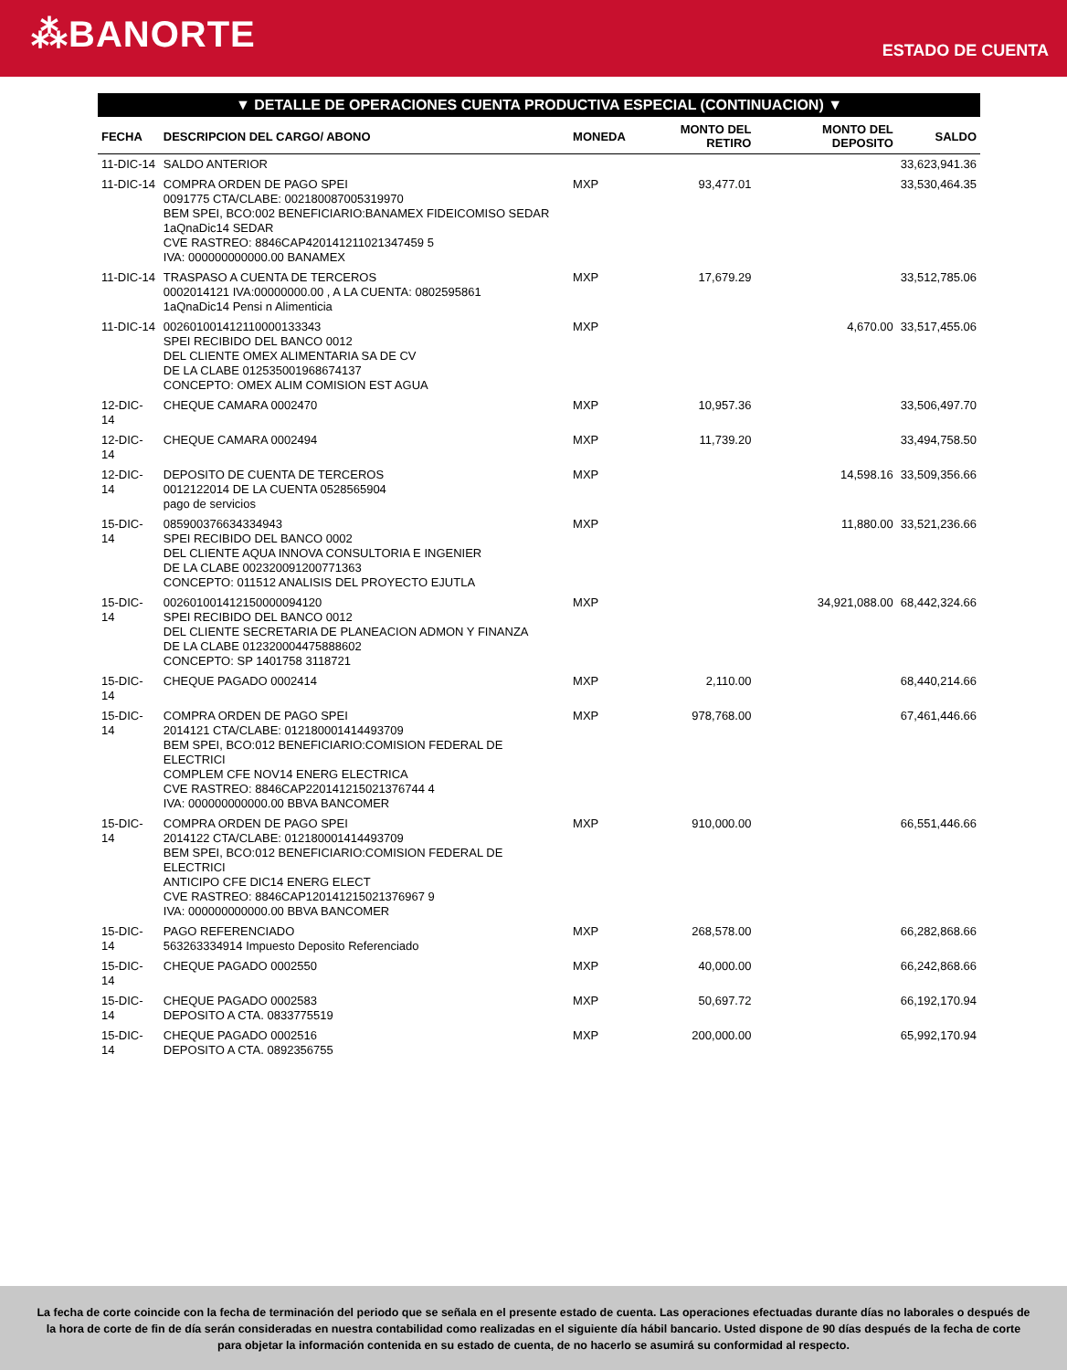⁂BANORTE
ESTADO DE CUENTA
▼ DETALLE DE OPERACIONES CUENTA PRODUCTIVA ESPECIAL (CONTINUACION) ▼
| FECHA | DESCRIPCION DEL CARGO/ ABONO | MONEDA | MONTO DEL RETIRO | MONTO DEL DEPOSITO | SALDO |
| --- | --- | --- | --- | --- | --- |
| 11-DIC-14 | SALDO ANTERIOR | | | | 33,623,941.36 |
| 11-DIC-14 | COMPRA ORDEN DE PAGO SPEI 0091775 CTA/CLABE: 002180087005319970 BEM SPEI, BCO:002 BENEFICIARIO:BANAMEX FIDEICOMISO SEDAR 1aQnaDic14 SEDAR CVE RASTREO: 8846CAP420141211021347459 5 IVA: 000000000000.00 BANAMEX | MXP | 93,477.01 | | 33,530,464.35 |
| 11-DIC-14 | TRASPASO A CUENTA DE TERCEROS 0002014121 IVA:00000000.00 , A LA CUENTA: 0802595861 1aQnaDic14 Pensi n Alimenticia | MXP | 17,679.29 | | 33,512,785.06 |
| 11-DIC-14 | 002601001412110000133343 SPEI RECIBIDO DEL BANCO 0012 DEL CLIENTE OMEX ALIMENTARIA SA DE CV DE LA CLABE 012535001968674137 CONCEPTO: OMEX ALIM COMISION EST AGUA | MXP | | 4,670.00 | 33,517,455.06 |
| 12-DIC-14 | CHEQUE CAMARA 0002470 | MXP | 10,957.36 | | 33,506,497.70 |
| 12-DIC-14 | CHEQUE CAMARA 0002494 | MXP | 11,739.20 | | 33,494,758.50 |
| 12-DIC-14 | DEPOSITO DE CUENTA DE TERCEROS 0012122014 DE LA CUENTA 0528565904 pago de servicios | MXP | | 14,598.16 | 33,509,356.66 |
| 15-DIC-14 | 085900376634334943 SPEI RECIBIDO DEL BANCO 0002 DEL CLIENTE AQUA INNOVA CONSULTORIA E INGENIER DE LA CLABE 002320091200771363 CONCEPTO: 011512 ANALISIS DEL PROYECTO EJUTLA | MXP | | 11,880.00 | 33,521,236.66 |
| 15-DIC-14 | 002601001412150000094120 SPEI RECIBIDO DEL BANCO 0012 DEL CLIENTE SECRETARIA DE PLANEACION ADMON Y FINANZA DE LA CLABE 012320004475888602 CONCEPTO: SP 1401758 3118721 | MXP | | 34,921,088.00 | 68,442,324.66 |
| 15-DIC-14 | CHEQUE PAGADO 0002414 | MXP | 2,110.00 | | 68,440,214.66 |
| 15-DIC-14 | COMPRA ORDEN DE PAGO SPEI 2014121 CTA/CLABE: 012180001414493709 BEM SPEI, BCO:012 BENEFICIARIO:COMISION FEDERAL DE ELECTRICI COMPLEM CFE NOV14 ENERG ELECTRICA CVE RASTREO: 8846CAP220141215021376744 4 IVA: 000000000000.00 BBVA BANCOMER | MXP | 978,768.00 | | 67,461,446.66 |
| 15-DIC-14 | COMPRA ORDEN DE PAGO SPEI 2014122 CTA/CLABE: 012180001414493709 BEM SPEI, BCO:012 BENEFICIARIO:COMISION FEDERAL DE ELECTRICI ANTICIPO CFE DIC14 ENERG ELECT CVE RASTREO: 8846CAP120141215021376967 9 IVA: 000000000000.00 BBVA BANCOMER | MXP | 910,000.00 | | 66,551,446.66 |
| 15-DIC-14 | PAGO REFERENCIADO 563263334914 Impuesto Deposito Referenciado | MXP | 268,578.00 | | 66,282,868.66 |
| 15-DIC-14 | CHEQUE PAGADO 0002550 | MXP | 40,000.00 | | 66,242,868.66 |
| 15-DIC-14 | CHEQUE PAGADO 0002583 DEPOSITO A CTA. 0833775519 | MXP | 50,697.72 | | 66,192,170.94 |
| 15-DIC-14 | CHEQUE PAGADO 0002516 DEPOSITO A CTA. 0892356755 | MXP | 200,000.00 | | 65,992,170.94 |
La fecha de corte coincide con la fecha de terminación del periodo que se señala en el presente estado de cuenta. Las operaciones efectuadas durante días no laborales o después de la hora de corte de fin de día serán consideradas en nuestra contabilidad como realizadas en el siguiente día hábil bancario. Usted dispone de 90 días después de la fecha de corte para objetar la información contenida en su estado de cuenta, de no hacerlo se asumirá su conformidad al respecto.